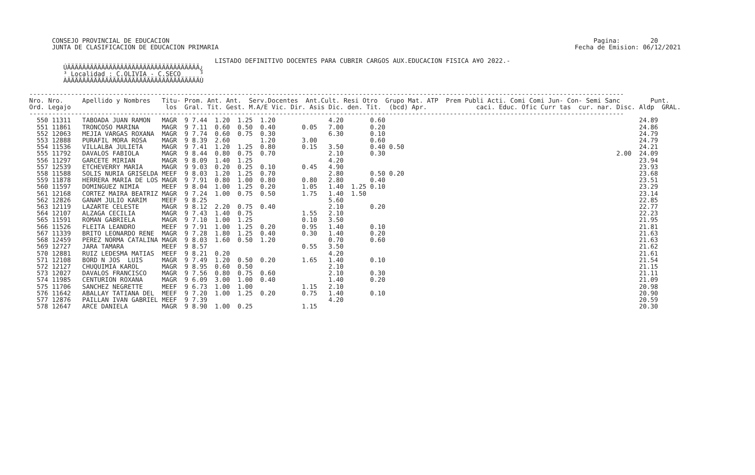CONSEJO PROVINCIAL DE EDUCACION                                                                                                                Pagina:        20
      JUNTA DE CLASIFICACION DE EDUCACION PRIMARIA                                                                                              Fecha de Emision: 06/12/2021

                                                 LISTADO DEFINITIVO DOCENTES PARA CUBRIR CARGOS AUX.EDUCACION FISICA A¥O 2022.-
         ÚÄÄÄÄÄÄÄÄÄÄÄÄÄÄÄÄÄÄÄÄÄÄÄÄÄÄÄÄÄÄÄÄÄÄÄ¿
         ³ Localidad : C.OLIVIA - C.SECO     ³
         ÀÄÄÄÄÄÄÄÄÄÄÄÄÄÄÄÄÄÄÄÄÄÄÄÄÄÄÄÄÄÄÄÄÄÄÄÙ

-------------------------------------------------------------------------------------------------------------------------------------------------------------
Nro. Nro.     Apellido y Nombres   Titu- Prom. Ant. Ant.  Serv.Docentes  Ant.Cult. Resi Otro  Grupo Mat. ATP  Prem Publi Acti. Comi Comi Jun- Con- Semi Sanc        Punt.
Ord. Legajo                         los  Gral. Tit. Gest. M.A/E Vic. Dir. Asis Dic. den. Tit.  (bcd) Apr.             caci. Educ. Ofic Curr tas  cur. nar. Disc. Aldp  GRAL.
-------------------------------------------------------------------------------------------------------------------------------------------------------------
  550 11311   TABOADA JUAN RAMON   MAGR  9 7.44  1.20  1.25  1.20              4.20       0.60                                                                   24.89
  551 11861   TRONCOSO MARINA      MAGR  9 7.11  0.60  0.50  0.40       0.05   7.00       0.20                                                                   24.86
  552 12063   MEJIA VARGAS ROXANA  MAGR  9 7.74  0.60  0.75  0.30              6.30       0.10                                                                   24.79
  553 12888   PURAFIL MORA ROSA    MAGR  9 8.39  2.60        1.20       3.00              0.60                                                                   24.79
  554 11536   VILLALBA JULIETA     MAGR  9 7.41  1.20  1.25  0.80       0.15   3.50       0.40 0.50                                                              24.21
  555 11792   DAVALOS FABIOLA      MAGR  9 8.44  0.80  0.75  0.70              2.10       0.30                                                             2.00  24.09
  556 11297   GARCETE MIRIAN       MAGR  9 8.09  1.40  1.25                    4.20                                                                              23.94
  557 12539   ETCHEVERRY MARIA     MAGR  9 9.03  0.20  0.25  0.10       0.45   4.90                                                                              23.93
  558 11588   SOLIS NURIA GRISELDA MEEF  9 8.03  1.20  1.25  0.70              2.80       0.50 0.20                                                              23.68
  559 11878   HERRERA MARIA DE LOS MAGR  9 7.91  0.80  1.00  0.80       0.80   2.80       0.40                                                                   23.51
  560 11597   DOMINGUEZ NIMIA      MEEF  9 8.04  1.00  1.25  0.20       1.05   1.40  1.25 0.10                                                                   23.29
  561 12168   CORTEZ MAIRA BEATRIZ MAGR  9 7.24  1.00  0.75  0.50       1.75   1.40  1.50                                                                        23.14
  562 12826   GANAM JULIO KARIM    MEEF  9 8.25                                5.60                                                                              22.85
  563 12119   LAZARTE CELESTE      MAGR  9 8.12  2.20  0.75  0.40              2.10       0.20                                                                   22.77
  564 12107   ALZAGA CECILIA       MAGR  9 7.43  1.40  0.75             1.55   2.10                                                                              22.23
  565 11591   ROMAN GABRIELA       MAGR  9 7.10  1.00  1.25             0.10   3.50                                                                              21.95
  566 11526   FLEITA LEANDRO       MEEF  9 7.91  1.00  1.25  0.20       0.95   1.40       0.10                                                                   21.81
  567 11339   BRITO LEONARDO RENE  MAGR  9 7.28  1.80  1.25  0.40       0.30   1.40       0.20                                                                   21.63
  568 12459   PEREZ NORMA CATALINA MAGR  9 8.03  1.60  0.50  1.20              0.70       0.60                                                                   21.63
  569 12727   JARA TAMARA          MEEF  9 8.57                         0.55   3.50                                                                              21.62
  570 12881   RUIZ LEDESMA MATIAS  MEEF  9 8.21  0.20                          4.20                                                                              21.61
  571 12108   BORD N JOS  LUIS     MAGR  9 7.49  1.20  0.50  0.20       1.65   1.40       0.10                                                                   21.54
  572 12127   CHUQUIMIA KAROL      MAGR  9 8.95  0.60  0.50                    2.10                                                                              21.15
  573 12027   DAVALOS FRANCISCO    MAGR  9 7.56  0.80  0.75  0.60              2.10       0.30                                                                   21.11
  574 11985   CENTURION ROXANA     MAGR  9 6.09  3.00  1.00  0.40              1.40       0.20                                                                   21.09
  575 11706   SANCHEZ NEGRETTE     MEEF  9 6.73  1.00  1.00             1.15   2.10                                                                              20.98
  576 11642   ABALLAY TATIANA DEL  MEEF  9 7.20  1.00  1.25  0.20       0.75   1.40       0.10                                                                   20.90
  577 12876   PAILLAN IVAN GABRIEL MEEF  9 7.39                                4.20                                                                              20.59
  578 12647   ARCE DANIELA         MAGR  9 8.90  1.00  0.25             1.15                                                                                     20.30